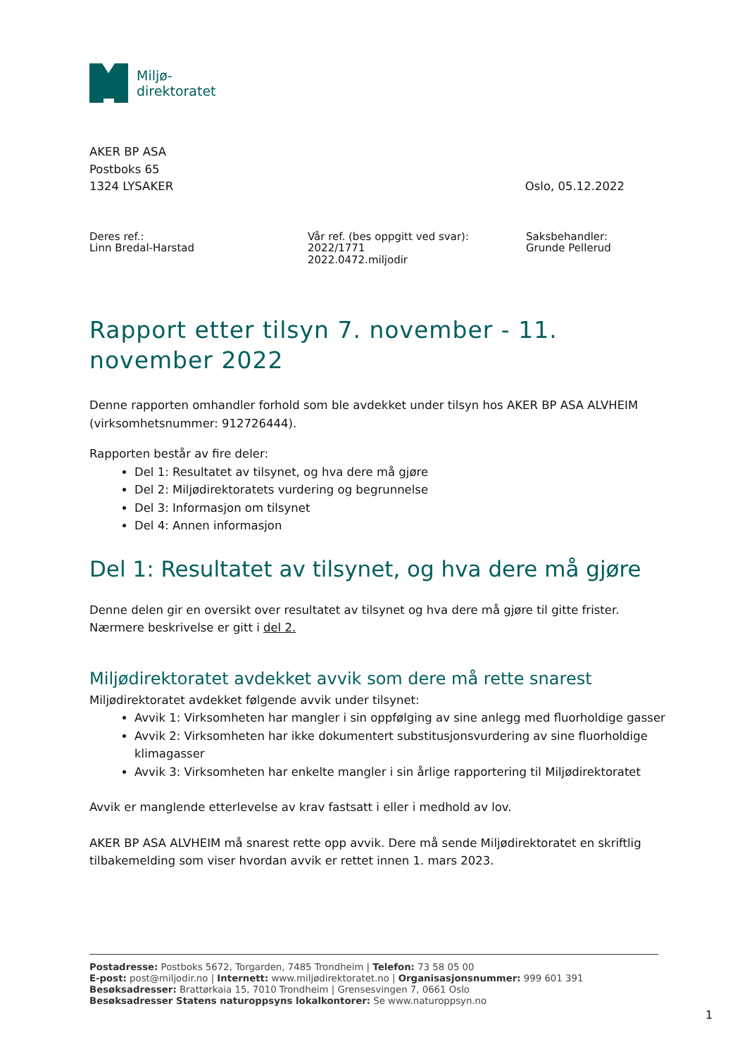Miljø-
direktoratet
AKER BP ASA
Postboks 65
1324 LYSAKER
Oslo, 05.12.2022
Deres ref.:
Linn Bredal-Harstad
Vår ref. (bes oppgitt ved svar):
2022/1771
2022.0472.miljodir
Saksbehandler:
Grunde Pellerud
Rapport etter tilsyn 7. november - 11. november 2022
Denne rapporten omhandler forhold som ble avdekket under tilsyn hos AKER BP ASA ALVHEIM (virksomhetsnummer: 912726444).
Rapporten består av fire deler:
Del 1: Resultatet av tilsynet, og hva dere må gjøre
Del 2: Miljødirektoratets vurdering og begrunnelse
Del 3: Informasjon om tilsynet
Del 4: Annen informasjon
Del 1: Resultatet av tilsynet, og hva dere må gjøre
Denne delen gir en oversikt over resultatet av tilsynet og hva dere må gjøre til gitte frister. Nærmere beskrivelse er gitt i del 2.
Miljødirektoratet avdekket avvik som dere må rette snarest
Miljødirektoratet avdekket følgende avvik under tilsynet:
Avvik 1: Virksomheten har mangler i sin oppfølging av sine anlegg med fluorholdige gasser
Avvik 2: Virksomheten har ikke dokumentert substitusjonsvurdering av sine fluorholdige klimagasser
Avvik 3: Virksomheten har enkelte mangler i sin årlige rapportering til Miljødirektoratet
Avvik er manglende etterlevelse av krav fastsatt i eller i medhold av lov.
AKER BP ASA ALVHEIM må snarest rette opp avvik. Dere må sende Miljødirektoratet en skriftlig tilbakemelding som viser hvordan avvik er rettet innen 1. mars 2023.
Postadresse: Postboks 5672, Torgarden, 7485 Trondheim | Telefon: 73 58 05 00
E-post: post@miljodir.no | Internett: www.miljødirektoratet.no | Organisasjonsnummer: 999 601 391
Besøksadresser: Brattørkaia 15, 7010 Trondheim | Grensesvingen 7, 0661 Oslo
Besøksadresser Statens naturoppsyns lokalkontorer: Se www.naturoppsyn.no
1